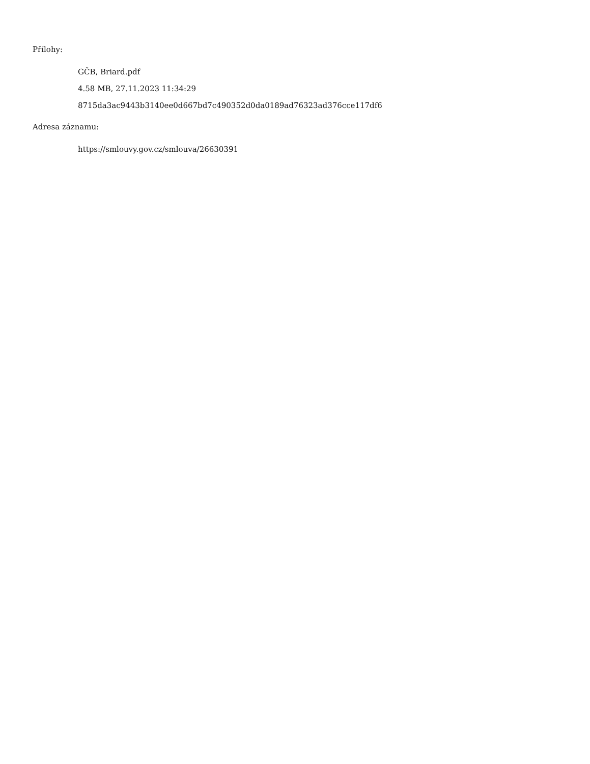Přílohy:
GČB, Briard.pdf
4.58 MB, 27.11.2023 11:34:29
8715da3ac9443b3140ee0d667bd7c490352d0da0189ad76323ad376cce117df6
Adresa záznamu:
https://smlouvy.gov.cz/smlouva/26630391